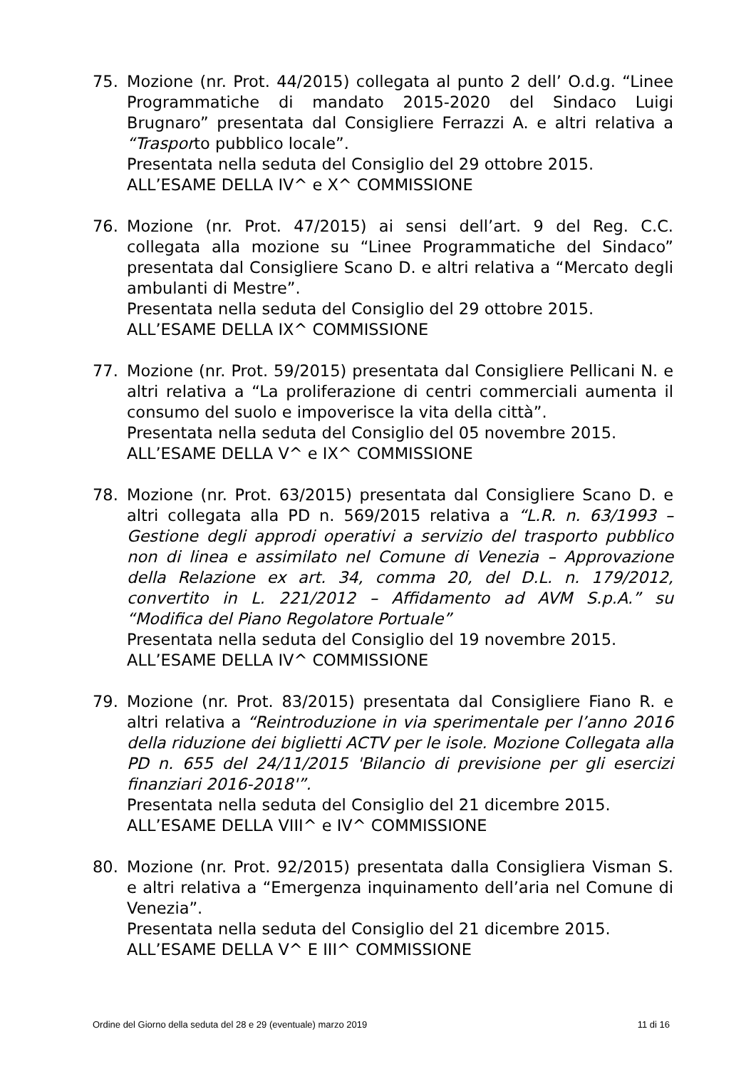75. Mozione (nr. Prot. 44/2015) collegata al punto 2 dell’ O.d.g. “Linee Programmatiche di mandato 2015-2020 del Sindaco Luigi Brugnaro” presentata dal Consigliere Ferrazzi A. e altri relativa a “Trasporto pubblico locale”.
Presentata nella seduta del Consiglio del 29 ottobre 2015.
ALL’ESAME DELLA IV^ e X^ COMMISSIONE
76. Mozione (nr. Prot. 47/2015) ai sensi dell’art. 9 del Reg. C.C. collegata alla mozione su “Linee Programmatiche del Sindaco” presentata dal Consigliere Scano D. e altri relativa a “Mercato degli ambulanti di Mestre”.
Presentata nella seduta del Consiglio del 29 ottobre 2015.
ALL’ESAME DELLA IX^ COMMISSIONE
77. Mozione (nr. Prot. 59/2015) presentata dal Consigliere Pellicani N. e altri relativa a “La proliferazione di centri commerciali aumenta il consumo del suolo e impoverisce la vita della città”.
Presentata nella seduta del Consiglio del 05 novembre 2015.
ALL’ESAME DELLA V^ e IX^ COMMISSIONE
78. Mozione (nr. Prot. 63/2015) presentata dal Consigliere Scano D. e altri collegata alla PD n. 569/2015 relativa a “L.R. n. 63/1993 – Gestione degli approdi operativi a servizio del trasporto pubblico non di linea e assimilato nel Comune di Venezia – Approvazione della Relazione ex art. 34, comma 20, del D.L. n. 179/2012, convertito in L. 221/2012 – Affidamento ad AVM S.p.A.” su “Modifica del Piano Regolatore Portuale”
Presentata nella seduta del Consiglio del 19 novembre 2015.
ALL’ESAME DELLA IV^ COMMISSIONE
79. Mozione (nr. Prot. 83/2015) presentata dal Consigliere Fiano R. e altri relativa a “Reintroduzione in via sperimentale per l’anno 2016 della riduzione dei biglietti ACTV per le isole. Mozione Collegata alla PD n. 655 del 24/11/2015 'Bilancio di previsione per gli esercizi finanziari 2016-2018'”.
Presentata nella seduta del Consiglio del 21 dicembre 2015.
ALL’ESAME DELLA VIII^ e IV^ COMMISSIONE
80. Mozione (nr. Prot. 92/2015) presentata dalla Consigliera Visman S. e altri relativa a “Emergenza inquinamento dell’aria nel Comune di Venezia”.
Presentata nella seduta del Consiglio del 21 dicembre 2015.
ALL’ESAME DELLA V^ E III^ COMMISSIONE
Ordine del Giorno della seduta del 28 e 29 (eventuale) marzo 2019 11 di 16